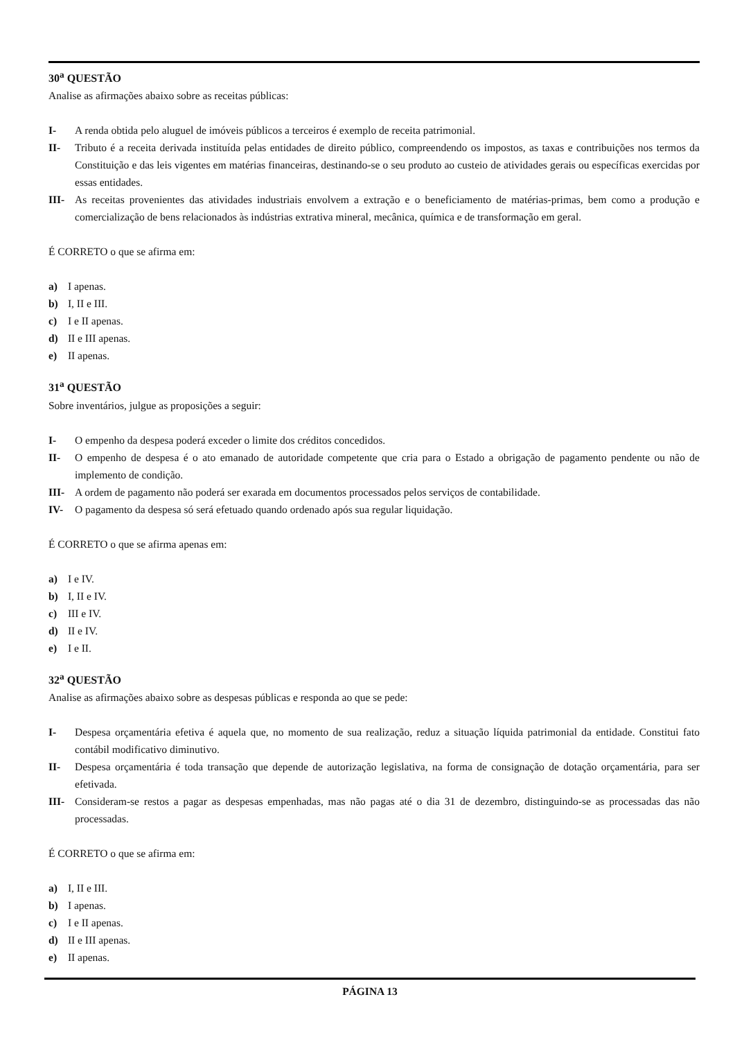30<sup>a</sup> QUESTÃO
Analise as afirmações abaixo sobre as receitas públicas:
I- A renda obtida pelo aluguel de imóveis públicos a terceiros é exemplo de receita patrimonial.
II- Tributo é a receita derivada instituída pelas entidades de direito público, compreendendo os impostos, as taxas e contribuições nos termos da Constituição e das leis vigentes em matérias financeiras, destinando-se o seu produto ao custeio de atividades gerais ou específicas exercidas por essas entidades.
III- As receitas provenientes das atividades industriais envolvem a extração e o beneficiamento de matérias-primas, bem como a produção e comercialização de bens relacionados às indústrias extrativa mineral, mecânica, química e de transformação em geral.
É CORRETO o que se afirma em:
a) I apenas.
b) I, II e III.
c) I e II apenas.
d) II e III apenas.
e) II apenas.
31<sup>a</sup> QUESTÃO
Sobre inventários, julgue as proposições a seguir:
I- O empenho da despesa poderá exceder o limite dos créditos concedidos.
II- O empenho de despesa é o ato emanado de autoridade competente que cria para o Estado a obrigação de pagamento pendente ou não de implemento de condição.
III- A ordem de pagamento não poderá ser exarada em documentos processados pelos serviços de contabilidade.
IV- O pagamento da despesa só será efetuado quando ordenado após sua regular liquidação.
É CORRETO o que se afirma apenas em:
a) I e IV.
b) I, II e IV.
c) III e IV.
d) II e IV.
e) I e II.
32<sup>a</sup> QUESTÃO
Analise as afirmações abaixo sobre as despesas públicas e responda ao que se pede:
I- Despesa orçamentária efetiva é aquela que, no momento de sua realização, reduz a situação líquida patrimonial da entidade. Constitui fato contábil modificativo diminutivo.
II- Despesa orçamentária é toda transação que depende de autorização legislativa, na forma de consignação de dotação orçamentária, para ser efetivada.
III- Consideram-se restos a pagar as despesas empenhadas, mas não pagas até o dia 31 de dezembro, distinguindo-se as processadas das não processadas.
É CORRETO o que se afirma em:
a) I, II e III.
b) I apenas.
c) I e II apenas.
d) II e III apenas.
e) II apenas.
PÁGINA 13